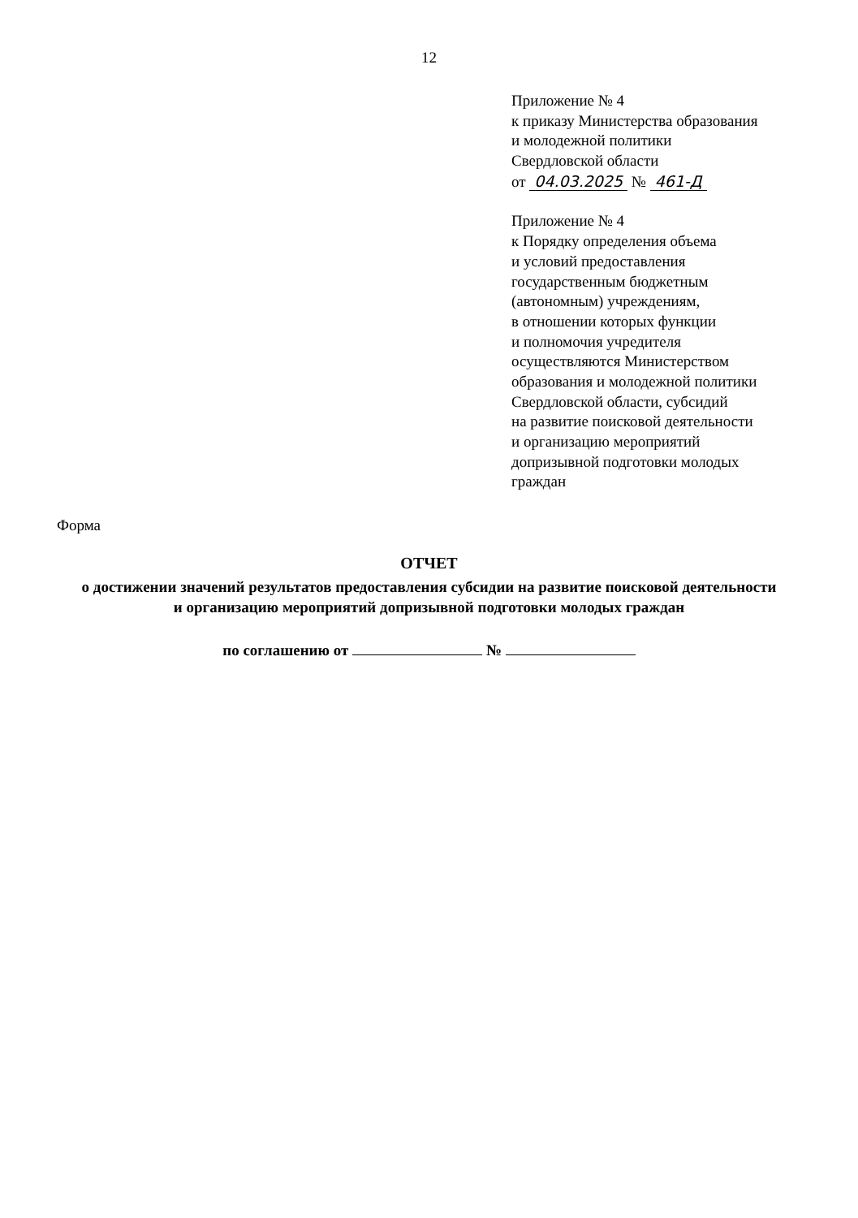12
Приложение № 4
к приказу Министерства образования
и молодежной политики
Свердловской области
от 04.03.2025 № 461-Д
Приложение № 4
к Порядку определения объема
и условий предоставления
государственным бюджетным
(автономным) учреждениям,
в отношении которых функции
и полномочия учредителя
осуществляются Министерством
образования и молодежной политики
Свердловской области, субсидий
на развитие поисковой деятельности
и организацию мероприятий
допризывной подготовки молодых
граждан
Форма
ОТЧЕТ
о достижении значений результатов предоставления субсидии на развитие поисковой деятельности
и организацию мероприятий допризывной подготовки молодых граждан
по соглашению от №